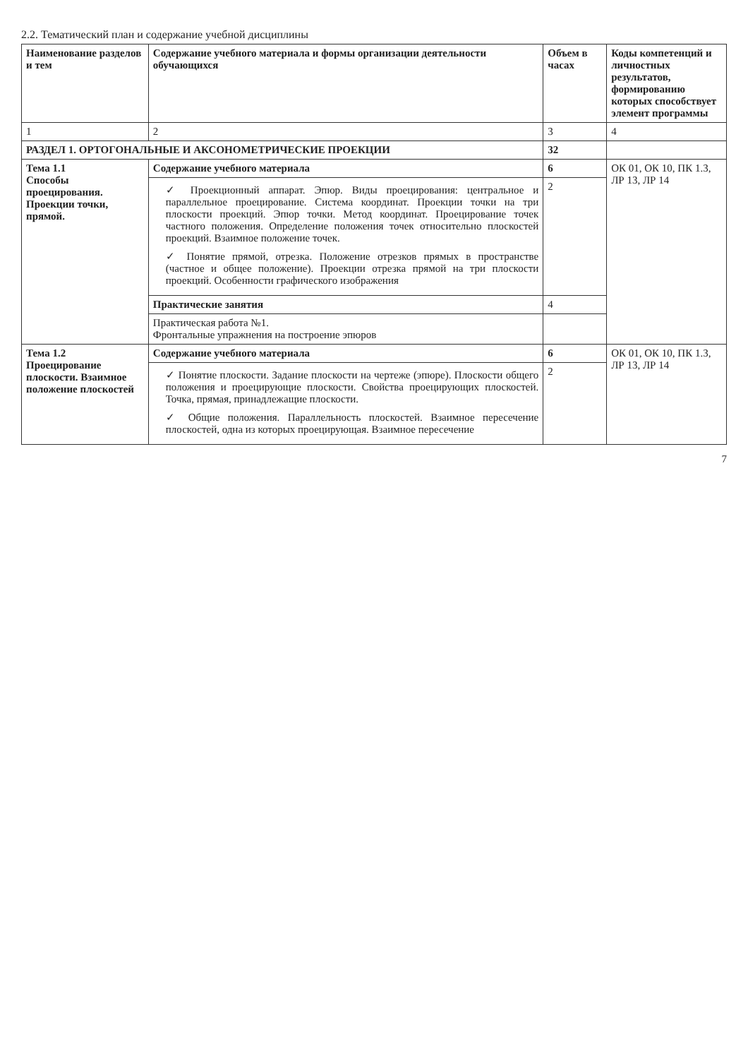2.2. Тематический план и содержание учебной дисциплины
| Наименование разделов и тем | Содержание учебного материала и формы организации деятельности обучающихся | Объем в часах | Коды компетенций и личностных результатов, формированию которых способствует элемент программы |
| --- | --- | --- | --- |
| 1 | 2 | 3 | 4 |
| РАЗДЕЛ 1. ОРТОГОНАЛЬНЫЕ И АКСОНОМЕТРИЧЕСКИЕ ПРОЕКЦИИ | | 32 | |
| Тема 1.1 Способы проецирования. Проекции точки, прямой. | Содержание учебного материала | 6 | ОК 01, ОК 10, ПК 1.3, ЛР 13, ЛР 14 |
| | ✓ Проекционный аппарат. Эпюр. Виды проецирования: центральное и параллельное проецирование. Система координат. Проекции точки на три плоскости проекций. Эпюр точки. Метод координат. Проецирование точек частного положения. Определение положения точек относительно плоскостей проекций. Взаимное положение точек. ✓ Понятие прямой, отрезка. Положение отрезков прямых в пространстве (частное и общее положение). Проекции отрезка прямой на три плоскости проекций. Особенности графического изображения | 2 | |
| | Практические занятия | 4 | |
| | Практическая работа №1. Фронтальные упражнения на построение эпюров | | |
| Тема 1.2 Проецирование плоскости. Взаимное положение плоскостей | Содержание учебного материала | 6 | ОК 01, ОК 10, ПК 1.3, ЛР 13, ЛР 14 |
| | ✓ Понятие плоскости. Задание плоскости на чертеже (эпюре). Плоскости общего положения и проецирующие плоскости. Свойства проецирующих плоскостей. Точка, прямая, принадлежащие плоскости. ✓ Общие положения. Параллельность плоскостей. Взаимное пересечение плоскостей, одна из которых проецирующая. Взаимное пересечение | 2 | |
7